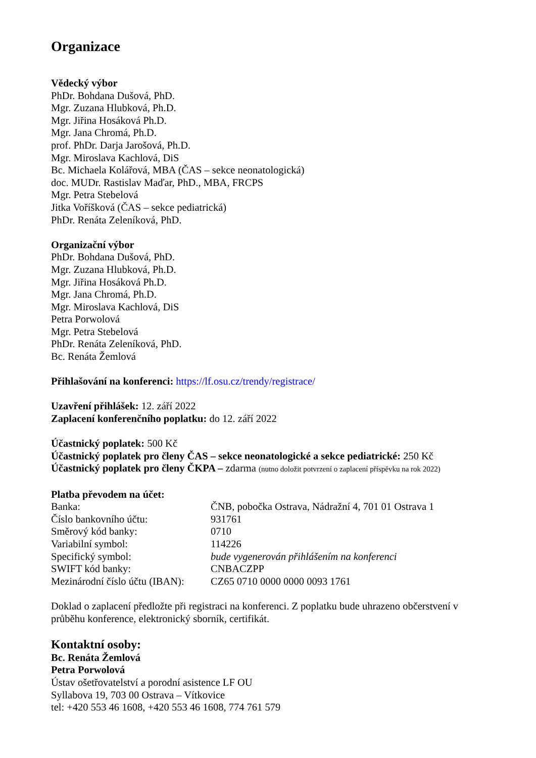Organizace
Vědecký výbor
PhDr. Bohdana Dušová, PhD.
Mgr. Zuzana Hlubková, Ph.D.
Mgr. Jiřina Hosáková Ph.D.
Mgr. Jana Chromá, Ph.D.
prof. PhDr. Darja Jarošová, Ph.D.
Mgr. Miroslava Kachlová, DiS
Bc. Michaela Kolářová, MBA (ČAS – sekce neonatologická)
doc. MUDr. Rastislav Maďar, PhD., MBA, FRCPS
Mgr. Petra Stebelová
Jitka Voříšková (ČAS – sekce pediatrická)
PhDr. Renáta Zeleníková, PhD.
Organizační výbor
PhDr. Bohdana Dušová, PhD.
Mgr. Zuzana Hlubková, Ph.D.
Mgr. Jiřina Hosáková Ph.D.
Mgr. Jana Chromá, Ph.D.
Mgr. Miroslava Kachlová, DiS
Petra Porwolová
Mgr. Petra Stebelová
PhDr. Renáta Zeleníková, PhD.
Bc. Renáta Žemlová
Přihlašování na konferenci: https://lf.osu.cz/trendy/registrace/
Uzavření přihlášek: 12. září 2022
Zaplacení konferenčního poplatku: do 12. září 2022
Účastnický poplatek: 500 Kč
Účastnický poplatek pro členy ČAS – sekce neonatologické a sekce pediatrické: 250 Kč
Účastnický poplatek pro členy ČKPA – zdarma (nutno doložit potvrzení o zaplacení příspěvku na rok 2022)
Platba převodem na účet:
| Banka: | ČNB, pobočka Ostrava, Nádražní 4, 701 01 Ostrava 1 |
| Číslo bankovního účtu: | 931761 |
| Směrový kód banky: | 0710 |
| Variabilní symbol: | 114226 |
| Specifický symbol: | bude vygenerován přihlášením na konferenci |
| SWIFT kód banky: | CNBACZPP |
| Mezinárodní číslo účtu (IBAN): | CZ65 0710 0000 0000 0093 1761 |
Doklad o zaplacení předložte při registraci na konferenci. Z poplatku bude uhrazeno občerstvení v průběhu konference, elektronický sborník, certifikát.
Kontaktní osoby:
Bc. Renáta Žemlová
Petra Porwolová
Ústav ošetřovatelství a porodní asistence LF OU
Syllabova 19, 703 00 Ostrava – Vítkovice
tel: +420 553 46 1608, +420 553 46 1608, 774 761 579